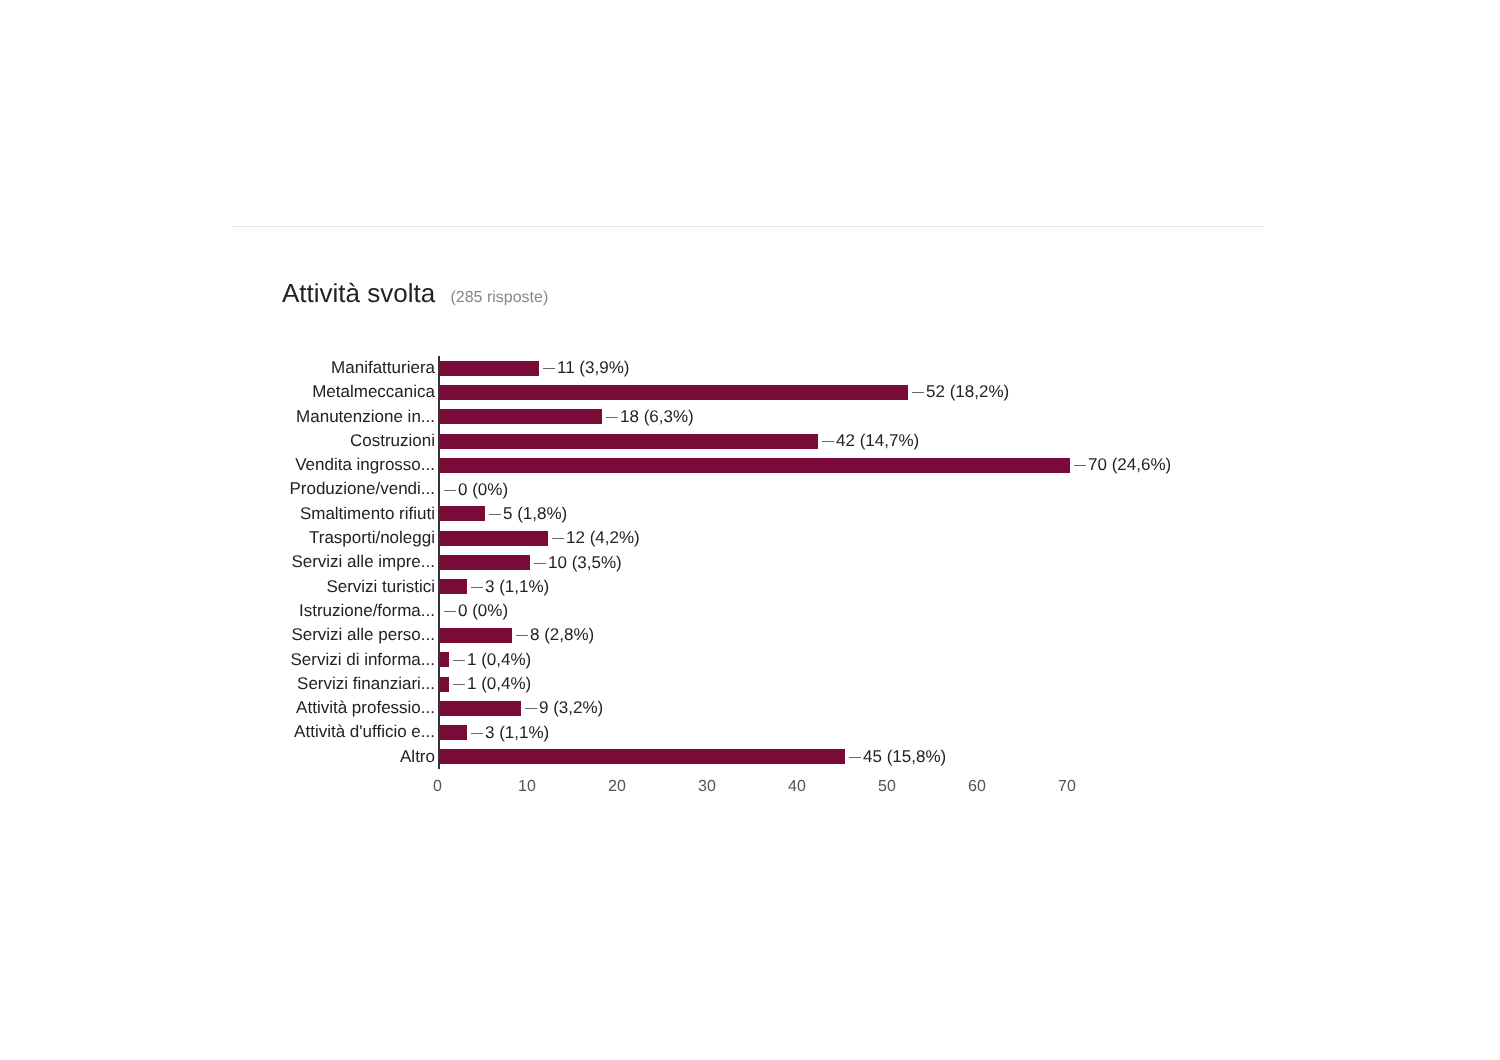Attività svolta (285 risposte)
Manifatturiera
11 (3,9%)
Metalmeccanica
52 (18,2%)
Manutenzione in...
18 (6,3%)
Costruzioni
42 (14,7%)
Vendita ingrosso...
70 (24,6%)
Produzione/vendi...
0 (0%)
Smaltimento rifiuti
5 (1,8%)
Trasporti/noleggi
12 (4,2%)
Servizi alle impre...
10 (3,5%)
Servizi turistici
3 (1,1%)
Istruzione/forma...
0 (0%)
Servizi alle perso...
8 (2,8%)
Servizi di informa...
1 (0,4%)
Servizi finanziari...
1 (0,4%)
Attività professio...
9 (3,2%)
Attività d'ufficio e...
3 (1,1%)
Altro
45 (15,8%)
0 10 20 30 40 50 60 70